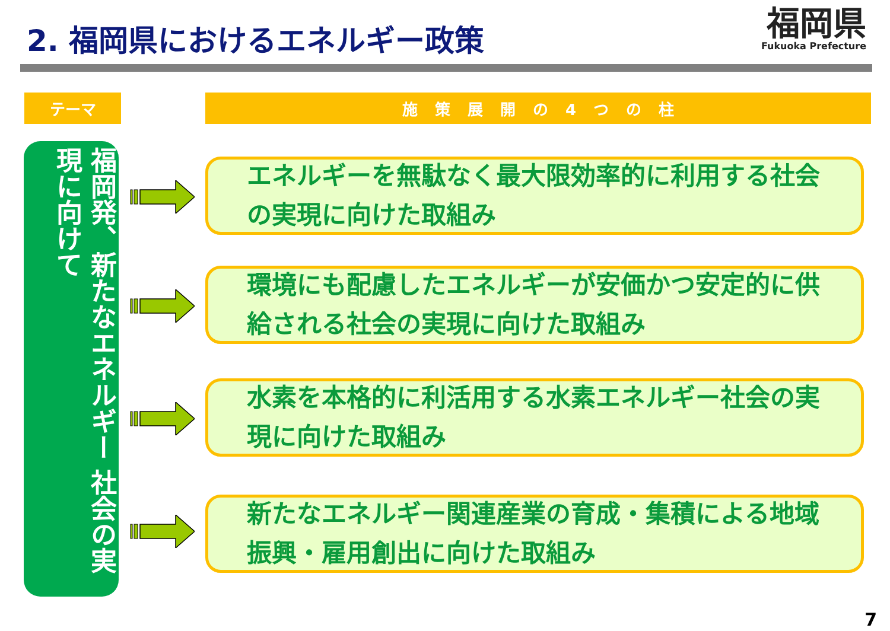2. 福岡県におけるエネルギー政策
福岡県
Fukuoka Prefecture
テーマ 施 策 展 開 の 4 つ の 柱
福岡発、新たなエネルギー 社会の実現に向けて
エネルギーを無駄なく最大限効率的に利用する社会の実現に向けた取組み
環境にも配慮したエネルギーが安価かつ安定的に供給される社会の実現に向けた取組み
水素を本格的に利活用する水素エネルギー社会の実現に向けた取組み
新たなエネルギー関連産業の育成・集積による地域振興・雇用創出に向けた取組み
7